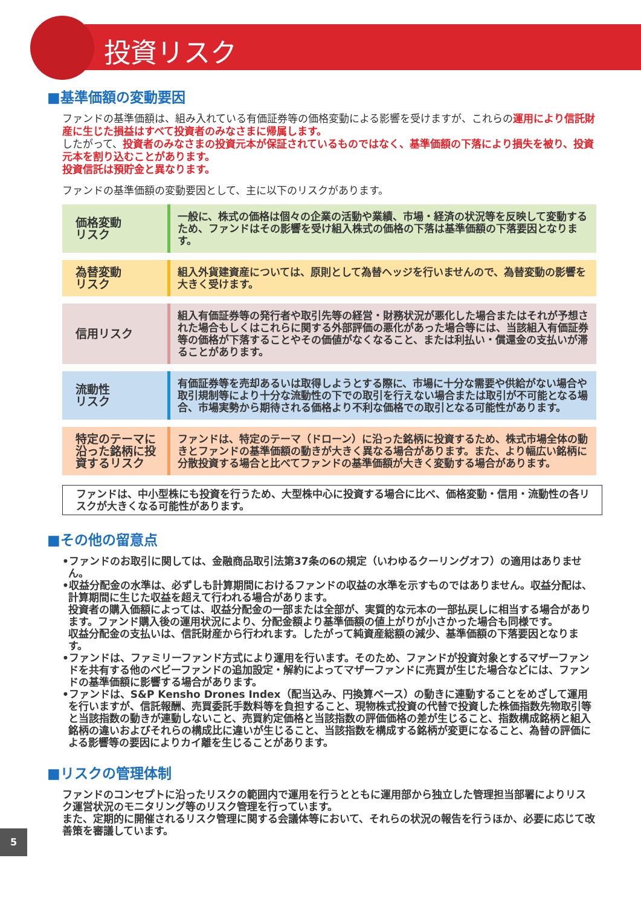投資リスク
■基準価額の変動要因
ファンドの基準価額は、組み入れている有価証券等の価格変動による影響を受けますが、これらの運用により信託財産に生じた損益はすべて投資者のみなさまに帰属します。
したがって、投資者のみなさまの投資元本が保証されているものではなく、基準価額の下落により損失を被り、投資元本を割り込むことがあります。
投資信託は預貯金と異なります。
ファンドの基準価額の変動要因として、主に以下のリスクがあります。
| 価格変動 リスク | 一般に、株式の価格は個々の企業の活動や業績、市場・経済の状況等を反映して変動するため、ファンドはその影響を受け組入株式の価格の下落は基準価額の下落要因となります。 |
| 為替変動 リスク | 組入外貨建資産については、原則として為替ヘッジを行いませんので、為替変動の影響を大きく受けます。 |
| 信用リスク | 組入有価証券等の発行者や取引先等の経営・財務状況が悪化した場合またはそれが予想された場合もしくはこれらに関する外部評価の悪化があった場合等には、当該組入有価証券等の価格が下落することやその価値がなくなること、または利払い・償還金の支払いが滞ることがあります。 |
| 流動性 リスク | 有価証券等を売却あるいは取得しようとする際に、市場に十分な需要や供給がない場合や取引規制等により十分な流動性の下での取引を行えない場合または取引が不可能となる場合、市場実勢から期待される価格より不利な価格での取引となる可能性があります。 |
| 特定のテーマに沿った銘柄に投資するリスク | ファンドは、特定のテーマ（ドローン）に沿った銘柄に投資するため、株式市場全体の動きとファンドの基準価額の動きが大きく異なる場合があります。また、より幅広い銘柄に分散投資する場合と比べてファンドの基準価額が大きく変動する場合があります。 |
ファンドは、中小型株にも投資を行うため、大型株中心に投資する場合に比べ、価格変動・信用・流動性の各リスクが大きくなる可能性があります。
■その他の留意点
•ファンドのお取引に関しては、金融商品取引法第37条の6の規定（いわゆるクーリングオフ）の適用はありません。
•収益分配金の水準は、必ずしも計算期間におけるファンドの収益の水準を示すものではありません。収益分配は、計算期間に生じた収益を超えて行われる場合があります。
投資者の購入価額によっては、収益分配金の一部または全部が、実質的な元本の一部払戻しに相当する場合があります。ファンド購入後の運用状況により、分配金額より基準価額の値上がりが小さかった場合も同様です。
収益分配金の支払いは、信託財産から行われます。したがって純資産総額の減少、基準価額の下落要因となります。
•ファンドは、ファミリーファンド方式により運用を行います。そのため、ファンドが投資対象とするマザーファンドを共有する他のベビーファンドの追加設定・解約によってマザーファンドに売買が生じた場合などには、ファンドの基準価額に影響する場合があります。
•ファンドは、S&P Kensho Drones Index（配当込み、円換算ベース）の動きに連動することをめざして運用を行いますが、信託報酬、売買委託手数料等を負担すること、現物株式投資の代替で投資した株価指数先物取引等と当該指数の動きが連動しないこと、売買約定価格と当該指数の評価価格の差が生じること、指数構成銘柄と組入銘柄の違いおよびそれらの構成比に違いが生じること、当該指数を構成する銘柄が変更になること、為替の評価による影響等の要因によりカイ離を生じることがあります。
■リスクの管理体制
ファンドのコンセプトに沿ったリスクの範囲内で運用を行うとともに運用部から独立した管理担当部署によりリスク運営状況のモニタリング等のリスク管理を行っています。
また、定期的に開催されるリスク管理に関する会議体等において、それらの状況の報告を行うほか、必要に応じて改善策を審議しています。
5